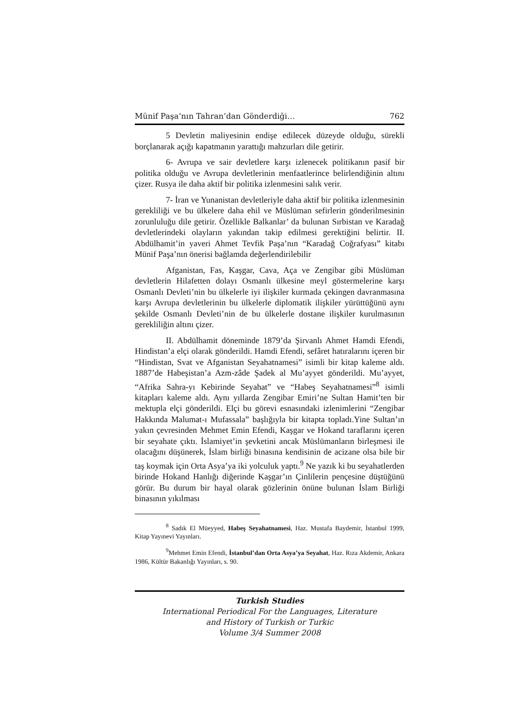Münif Paşa’nın Tahran’dan Gönderdiği… 762
5 Devletin maliyesinin endişe edilecek düzeyde olduğu, sürekli borçlanarak açığı kapatmanın yarattığı mahzurları dile getirir.
6- Avrupa ve sair devletlere karşı izlenecek politikanın pasif bir politika olduğu ve Avrupa devletlerinin menfaatlerince belirlendiğinin altını çizer. Rusya ile daha aktif bir politika izlenmesini salık verir.
7- İran ve Yunanistan devletleriyle daha aktif bir politika izlenmesinin gerekliliği ve bu ülkelere daha ehil ve Müslüman sefirlerin gönderilmesinin zorunluluğu dile getirir. Özellikle Balkanlar’ da bulunan Sırbistan ve Karadağ devletlerindeki olayların yakından takip edilmesi gerektiğini belirtir. II. Abdülhamit’in yaveri Ahmet Tevfik Paşa’nın “Karadağ Coğrafyası” kitabı Münif Paşa’nın önerisi bağlamda değerlendirilebilir
Afganistan, Fas, Kaşgar, Cava, Aça ve Zengibar gibi Müslüman devletlerin Hilafetten dolayı Osmanlı ülkesine meyl göstermelerine karşı Osmanlı Devleti’nin bu ülkelerle iyi ilişkiler kurmada çekingen davranmasına karşı Avrupa devletlerinin bu ülkelerle diplomatik ilişkiler yürüttüğünü aynı şekilde Osmanlı Devleti’nin de bu ülkelerle dostane ilişkiler kurulmasının gerekliliğin altını çizer.
II. Abdülhamit döneminde 1879’da Şirvanlı Ahmet Hamdi Efendi, Hindistan’a elçi olarak gönderildi. Hamdi Efendi, sefâret hatıralarını içeren bir “Hindistan, Svat ve Afganistan Seyahatnamesi” isimli bir kitap kaleme aldı. 1887’de Habeşistan’a Azm-zâde Şadek al Mu’ayyet gönderildi. Mu’ayyet, “Afrika Sahra-yı Kebirinde Seyahat” ve “Habeş Seyahatnamesi”<sup>8</sup> isimli kitapları kaleme aldı. Aynı yıllarda Zengibar Emiri’ne Sultan Hamit’ten bir mektupla elçi gönderildi. Elçi bu görevi esnasındaki izlenimlerini “Zengibar Hakkında Malumat-ı Mufassala” başlığıyla bir kitapta topladı.Yine Sultan’ın yakın çevresinden Mehmet Emin Efendi, Kaşgar ve Hokand taraflarını içeren bir seyahate çıktı. İslamiyet’in şevketini ancak Müslümanların birleşmesi ile olacağını düşünerek, İslam birliği binasına kendisinin de acizane olsa bile bir taş koymak için Orta Asya’ya iki yolculuk yaptı.<sup>9</sup> Ne yazık ki bu seyahatlerden birinde Hokand Hanlığı diğerinde Kaşgar’ın Çinlilerin pençesine düştüğünü görür. Bu durum bir hayal olarak gözlerinin önüne bulunan İslam Birliği binasının yıkılması
<sup>8</sup> Sadık El Müeyyed, Habeş Seyahatnamesi, Haz. Mustafa Baydemir, İstanbul 1999, Kitap Yayınevi Yayınları.
<sup>9</sup> Mehmet Emin Efendi, İstanbul’dan Orta Asya’ya Seyahat, Haz. Rıza Akdemir, Ankara 1986, Kültür Bakanlığı Yayınları, s. 90.
Turkish Studies
International Periodical For the Languages, Literature
and History of Turkish or Turkic
Volume 3/4 Summer 2008